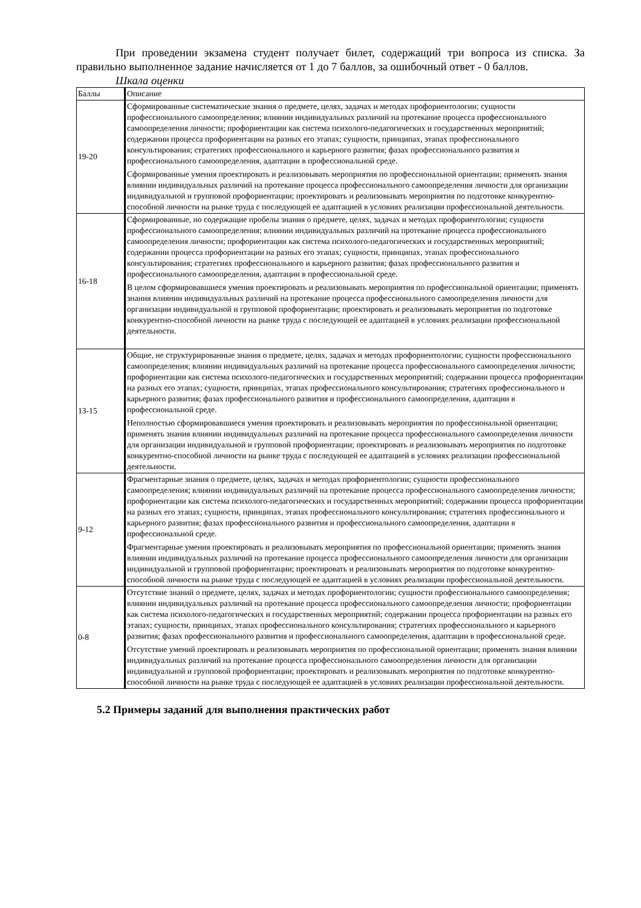При проведении экзамена студент получает билет, содержащий три вопроса из списка. За правильно выполненное задание начисляется от 1 до 7 баллов, за ошибочный ответ - 0 баллов.
Шкала оценки
| Баллы | Описание |
| 19-20 | Сформированные систематические знания о предмете, целях, задачах и методах профориентологии; сущности профессионального самоопределения; влиянии индивидуальных различий на протекание процесса профессионального самоопределения личности; профориентации как система психолого-педагогических и государственных мероприятий; содержании процесса профориентации на разных его этапах; сущности, принципах, этапах профессионального консультирования; стратегиях профессионального и карьерного развития; фазах профессионального развития и профессионального самоопределения, адаптации в профессиональной среде. Сформированные умения проектировать и реализовывать мероприятия по профессиональной ориентации; применять знания влиянии индивидуальных различий на протекание процесса профессионального самоопределения личности для организации индивидуальной и групповой профориентации; проектировать и реализовывать мероприятия по подготовке конкурентно-способной личности на рынке труда с последующей ее адаптацией в условиях реализации профессиональной деятельности. |
| 16-18 | Сформированные, но содержащие пробелы знания о предмете, целях, задачах и методах профориентологии; сущности профессионального самоопределения; влиянии индивидуальных различий на протекание процесса профессионального самоопределения личности; профориентации как система психолого-педагогических и государственных мероприятий; содержании процесса профориентации на разных его этапах; сущности, принципах, этапах профессионального консультирования; стратегиях профессионального и карьерного развития; фазах профессионального развития и профессионального самоопределения, адаптации в профессиональной среде. В целом сформировавшиеся умения проектировать и реализовывать мероприятия по профессиональной ориентации; применять знания влиянии индивидуальных различий на протекание процесса профессионального самоопределения личности для организации индивидуальной и групповой профориентации; проектировать и реализовывать мероприятия по подготовке конкурентно-способной личности на рынке труда с последующей ее адаптацией в условиях реализации профессиональной деятельности. |
| 13-15 | Общие, не структурированные знания о предмете, целях, задачах и методах профориентологии; сущности профессионального самоопределения; влиянии индивидуальных различий на протекание процесса профессионального самоопределения личности; профориентации как система психолого-педагогических и государственных мероприятий; содержании процесса профориентации на разных его этапах; сущности, принципах, этапах профессионального консультирования; стратегиях профессионального и карьерного развития; фазах профессионального развития и профессионального самоопределения, адаптации в профессиональной среде. Неполностью сформировавшиеся умения проектировать и реализовывать мероприятия по профессиональной ориентации; применять знания влиянии индивидуальных различий на протекание процесса профессионального самоопределения личности для организации индивидуальной и групповой профориентации; проектировать и реализовывать мероприятия по подготовке конкурентно-способной личности на рынке труда с последующей ее адаптацией в условиях реализации профессиональной деятельности. |
| 9-12 | Фрагментарные знания о предмете, целях, задачах и методах профориентологии; сущности профессионального самоопределения; влиянии индивидуальных различий на протекание процесса профессионального самоопределения личности; профориентации как система психолого-педагогических и государственных мероприятий; содержании процесса профориентации на разных его этапах; сущности, принципах, этапах профессионального консультирования; стратегиях профессионального и карьерного развития; фазах профессионального развития и профессионального самоопределения, адаптации в профессиональной среде. Фрагментарные умения проектировать и реализовывать мероприятия по профессиональной ориентации; применять знания влиянии индивидуальных различий на протекание процесса профессионального самоопределения личности для организации индивидуальной и групповой профориентации; проектировать и реализовывать мероприятия по подготовке конкурентно-способной личности на рынке труда с последующей ее адаптацией в условиях реализации профессиональной деятельности. |
| 0-8 | Отсутствие знаний о предмете, целях, задачах и методах профориентологии; сущности профессионального самоопределения; влиянии индивидуальных различий на протекание процесса профессионального самоопределения личности; профориентации как система психолого-педагогических и государственных мероприятий; содержании процесса профориентации на разных его этапах; сущности, принципах, этапах профессионального консультирования; стратегиях профессионального и карьерного развития; фазах профессионального развития и профессионального самоопределения, адаптации в профессиональной среде. Отсутствие умений проектировать и реализовывать мероприятия по профессиональной ориентации; применять знания влиянии индивидуальных различий на протекание процесса профессионального самоопределения личности для организации индивидуальной и групповой профориентации; проектировать и реализовывать мероприятия по подготовке конкурентно-способной личности на рынке труда с последующей ее адаптацией в условиях реализации профессиональной деятельности. |
5.2 Примеры заданий для выполнения практических работ